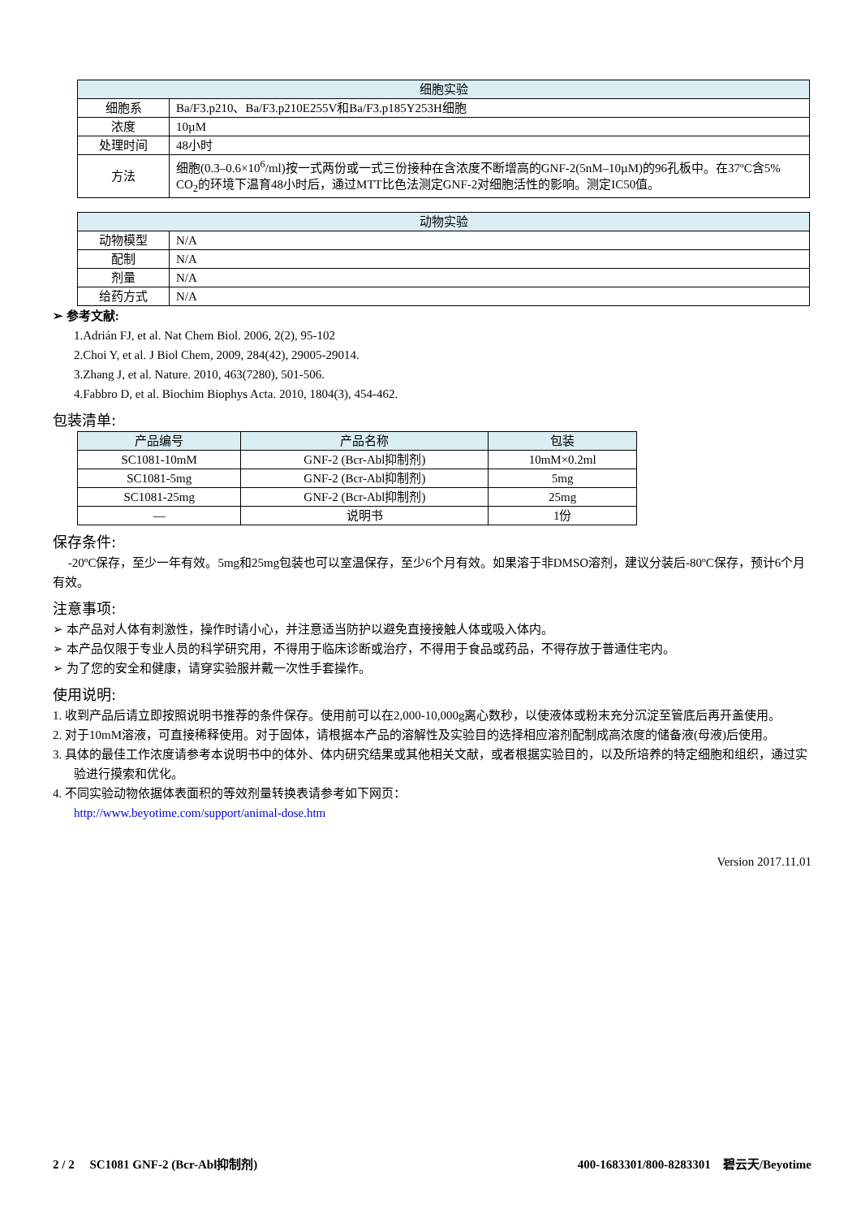| 细胞实验 | |
| --- | --- |
| 细胞系 | Ba/F3.p210、Ba/F3.p210E255V和Ba/F3.p185Y253H细胞 |
| 浓度 | 10µM |
| 处理时间 | 48小时 |
| 方法 | 细胞(0.3–0.6×10<sup>6</sup>/ml)按一式两份或一式三份接种在含浓度不断增高的GNF-2(5nM–10µM)的96孔板中。在37ºC含5% CO<sub>2</sub>的环境下温育48小时后，通过MTT比色法测定GNF-2对细胞活性的影响。测定IC50值。 |
| 动物实验 | |
| --- | --- |
| 动物模型 | N/A |
| 配制 | N/A |
| 剂量 | N/A |
| 给药方式 | N/A |
➢ 参考文献:
1.Adrián FJ, et al. Nat Chem Biol. 2006, 2(2), 95-102
2.Choi Y, et al. J Biol Chem, 2009, 284(42), 29005-29014.
3.Zhang J, et al. Nature. 2010, 463(7280), 501-506.
4.Fabbro D, et al. Biochim Biophys Acta. 2010, 1804(3), 454-462.
包装清单:
| 产品编号 | 产品名称 | 包装 |
| --- | --- | --- |
| SC1081-10mM | GNF-2 (Bcr-Abl抑制剂) | 10mM×0.2ml |
| SC1081-5mg | GNF-2 (Bcr-Abl抑制剂) | 5mg |
| SC1081-25mg | GNF-2 (Bcr-Abl抑制剂) | 25mg |
| — | 说明书 | 1份 |
保存条件:
-20ºC保存，至少一年有效。5mg和25mg包装也可以室温保存，至少6个月有效。如果溶于非DMSO溶剂，建议分装后-80ºC保存，预计6个月有效。
注意事项:
➢ 本产品对人体有刺激性，操作时请小心，并注意适当防护以避免直接接触人体或吸入体内。
➢ 本产品仅限于专业人员的科学研究用，不得用于临床诊断或治疗，不得用于食品或药品，不得存放于普通住宅内。
➢ 为了您的安全和健康，请穿实验服并戴一次性手套操作。
使用说明:
1. 收到产品后请立即按照说明书推荐的条件保存。使用前可以在2,000-10,000g离心数秒，以使液体或粉末充分沉淀至管底后再开盖使用。
2. 对于10mM溶液，可直接稀释使用。对于固体，请根据本产品的溶解性及实验目的选择相应溶剂配制成高浓度的储备液(母液)后使用。
3. 具体的最佳工作浓度请参考本说明书中的体外、体内研究结果或其他相关文献，或者根据实验目的，以及所培养的特定细胞和组织，通过实验进行摸索和优化。
4. 不同实验动物依据体表面积的等效剂量转换表请参考如下网页：
http://www.beyotime.com/support/animal-dose.htm
Version 2017.11.01
2 / 2 SC1081 GNF-2 (Bcr-Abl抑制剂) 400-1683301/800-8283301 碧云天/Beyotime